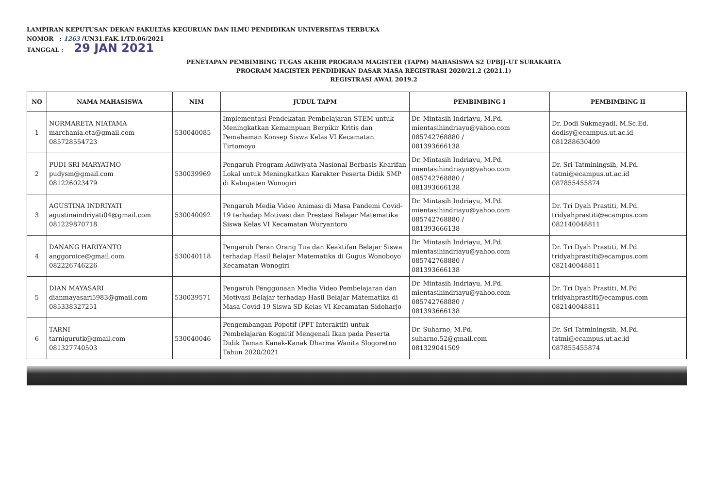LAMPIRAN KEPUTUSAN DEKAN FAKULTAS KEGURUAN DAN ILMU PENDIDIKAN UNIVERSITAS TERBUKA
NOMOR : 1263 /UN31.FAK.1/TD.06/2021
TANGGAL : 29 JAN 2021
PENETAPAN PEMBIMBING TUGAS AKHIR PROGRAM MAGISTER (TAPM) MAHASISWA S2 UPBJJ-UT SURAKARTA
PROGRAM MAGISTER PENDIDIKAN DASAR MASA REGISTRASI 2020/21.2 (2021.1)
REGISTRASI AWAL 2019.2
| NO | NAMA MAHASISWA | NIM | JUDUL TAPM | PEMBIMBING I | PEMBIMBING II |
| --- | --- | --- | --- | --- | --- |
| 1 | NORMARETA NIATAMA marchania.eta@gmail.com 085728554723 | 530040085 | Implementasi Pendekatan Pembelajaran STEM untuk Meningkatkan Kemampuan Berpikir Kritis dan Pemahaman Konsep Siswa Kelas VI Kecamatan Tirtomoyo | Dr. Mintasih Indriayu, M.Pd. mientasihindriayu@yahoo.com 085742768880 / 081393666138 | Dr. Dodi Sukmayadi, M.Sc.Ed. dodisy@ecampus.ut.ac.id 081288630409 |
| 2 | PUDI SRI MARYATMO pudysm@gmail.com 081226023479 | 530039969 | Pengaruh Program Adiwiyata Nasional Berbasis Kearifan Lokal untuk Meningkatkan Karakter Peserta Didik SMP di Kabupaten Wonogiri | Dr. Mintasih Indriayu, M.Pd. mientasihindriayu@yahoo.com 085742768880 / 081393666138 | Dr. Sri Tatminingsih, M.Pd. tatmi@ecampus.ut.ac.id 087855455874 |
| 3 | AGUSTINA INDRIYATI agustinaindriyati04@gmail.com 081229870718 | 530040092 | Pengaruh Media Video Animasi di Masa Pandemi Covid-19 terhadap Motivasi dan Prestasi Belajar Matematika Siswa Kelas VI Kecamatan Wuryantoro | Dr. Mintasih Indriayu, M.Pd. mientasihindriayu@yahoo.com 085742768880 / 081393666138 | Dr. Tri Dyah Prastiti, M.Pd. tridyahprastiti@ecampus.com 082140048811 |
| 4 | DANANG HARIYANTO anggoroice@gmail.com 082226746226 | 530040118 | Pengaruh Peran Orang Tua dan Keaktifan Belajar Siswa terhadap Hasil Belajar Matematika di Gugus Wonoboyo Kecamatan Wonogiri | Dr. Mintasih Indriayu, M.Pd. mientasihindriayu@yahoo.com 085742768880 / 081393666138 | Dr. Tri Dyah Prastiti, M.Pd. tridyahprastiti@ecampus.com 082140048811 |
| 5 | DIAN MAYASARI dianmayasari5983@gmail.com 085338327251 | 530039571 | Pengaruh Penggunaan Media Video Pembelajaran dan Motivasi Belajar terhadap Hasil Belajar Matematika di Masa Covid-19 Siswa SD Kelas VI Kecamatan Sidoharjo | Dr. Mintasih Indriayu, M.Pd. mientasihindriayu@yahoo.com 085742768880 / 081393666138 | Dr. Tri Dyah Prastiti, M.Pd. tridyahprastiti@ecampus.com 082140048811 |
| 6 | TARNI tarnigurutk@gmail.com 081327740503 | 530040046 | Pengembangan Popotif (PPT Interaktif) untuk Pembelajaran Kognitif Mengenali Ikan pada Peserta Didik Taman Kanak-Kanak Dharma Wanita Slogoretno Tahun 2020/2021 | Dr. Suharno, M.Pd. suharno.52@gmail.com 081329041509 | Dr. Sri Tatminingsih, M.Pd. tatmi@ecampus.ut.ac.id 087855455874 |